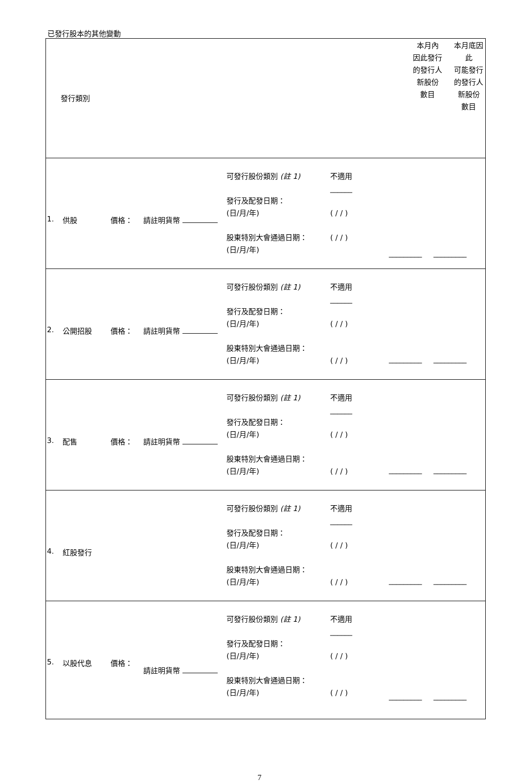已發行股本的其他變動
| 發行類別 | | 本月內 因此發行 的發行人 新股份 數目 | 本月底因此 可能發行 的發行人 新股份 數目 |
| 1. 供股 價格： 請註明貨幣 可發行股份類別 (註 1) 發行及配發日期： (日/月/年) 股東特別大會通過日期： (日/月/年) 不適用 ______ ( / / ) ( / / ) _________ _________ | | | |
| 2. 公開招股 價格： 請註明貨幣 可發行股份類別 (註 1) 發行及配發日期： (日/月/年) 股東特別大會通過日期： (日/月/年) 不適用 ______ ( / / ) ( / / ) _________ _________ | | | |
| 3. 配售 價格： 請註明貨幣 可發行股份類別 (註 1) 發行及配發日期： (日/月/年) 股東特別大會通過日期： (日/月/年) 不適用 ______ ( / / ) ( / / ) _________ _________ | | | |
| 4. 紅股發行 可發行股份類別 (註 1) 發行及配發日期： (日/月/年) 股東特別大會通過日期： (日/月/年) 不適用 ______ ( / / ) ( / / ) _________ _________ | | | |
| 5. 以股代息 價格： 請註明貨幣 可發行股份類別 (註 1) 發行及配發日期： (日/月/年) 股東特別大會通過日期： (日/月/年) 不適用 ______ ( / / ) ( / / ) _________ _________ | | | |
7